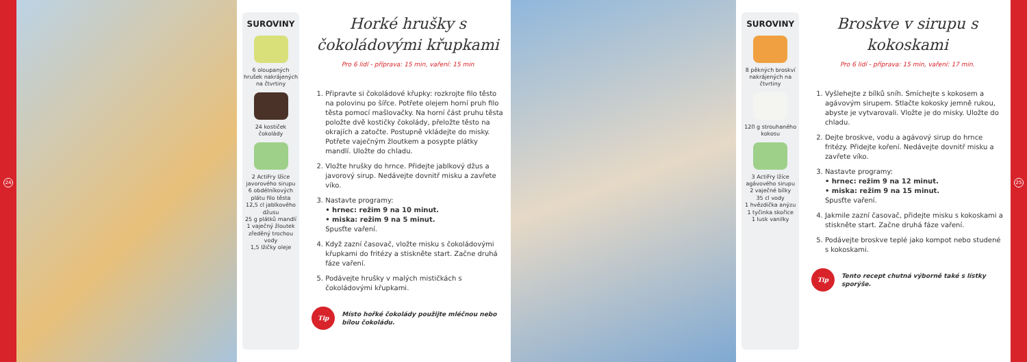24
SUROVINY
6 oloupaných hrušek nakrájených na čtvrtiny
24 kostiček čokolády
2 ActiFry lžíce javorového sirupu
6 obdélníkových plátu filo těsta
12,5 cl jablkového džusu
25 g plátků mandlí
1 vaječný žloutek zředěný trochou vody
1,5 lžičky oleje
Horké hrušky s čokoládovými křupkami
Pro 6 lidí - příprava: 15 min, vaření: 15 min
1. Připravte si čokoládové křupky: rozkrojte filo těsto na polovinu po šířce. Potřete olejem horní pruh filo těsta pomocí mašlovačky. Na horní část pruhu těsta položte dvě kostičky čokolády, přeložte těsto na okrajích a zatočte. Postupně vkládejte do misky. Potřete vaječným žloutkem a posypte plátky mandlí. Uložte do chladu.
2. Vložte hrušky do hrnce. Přidejte jablkový džus a javorový sirup. Nedávejte dovnitř misku a zavřete víko.
3. Nastavte programy:
• hrnec: režim 9 na 10 minut.
• miska: režim 9 na 5 minut.
Spusťte vaření.
4. Když zazní časovač, vložte misku s čokoládovými křupkami do fritézy a stiskněte start. Začne druhá fáze vaření.
5. Podávejte hrušky v malých mističkách s čokoládovými křupkami.
Tip Místo hořké čokolády použijte mléčnou nebo bílou čokoládu.
SUROVINY
8 pěkných broskví nakrájených na čtvrtiny
120 g strouhaného kokosu
3 ActiFry lžíce agávového sirupu
2 vaječné bílky
35 cl vody
1 hvězdička anýzu
1 tyčinka skořice
1 lusk vanilky
Broskve v sirupu s kokoskami
Pro 6 lidí - příprava: 15 min, vaření: 17 min.
1. Vyšlehejte z bílků sníh. Smíchejte s kokosem a agávovým sirupem. Stlačte kokosky jemně rukou, abyste je vytvarovali. Vložte je do misky. Uložte do chladu.
2. Dejte broskve, vodu a agávový sirup do hrnce fritézy. Přidejte koření. Nedávejte dovnitř misku a zavřete víko.
3. Nastavte programy:
• hrnec: režim 9 na 12 minut.
• miska: režim 9 na 15 minut.
Spusťte vaření.
4. Jakmile zazní časovač, přidejte misku s kokoskami a stiskněte start. Začne druhá fáze vaření.
5. Podávejte broskve teplé jako kompot nebo studené s kokoskami.
Tip Tento recept chutná výborně také s lístky sporýše.
25